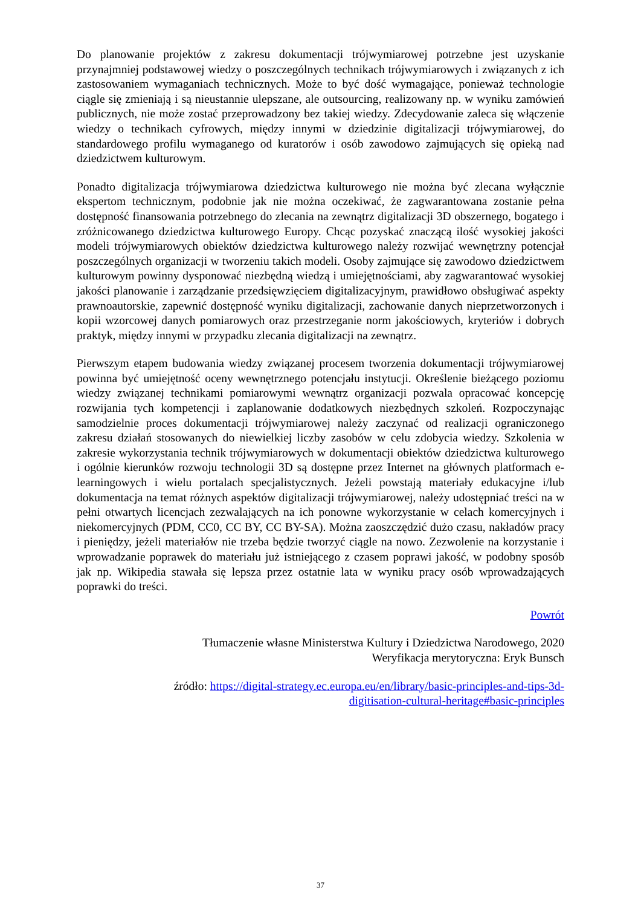Do planowanie projektów z zakresu dokumentacji trójwymiarowej potrzebne jest uzyskanie przynajmniej podstawowej wiedzy o poszczególnych technikach trójwymiarowych i związanych z ich zastosowaniem wymaganiach technicznych. Może to być dość wymagające, ponieważ technologie ciągle się zmieniają i są nieustannie ulepszane, ale outsourcing, realizowany np. w wyniku zamówień publicznych, nie może zostać przeprowadzony bez takiej wiedzy. Zdecydowanie zaleca się włączenie wiedzy o technikach cyfrowych, między innymi w dziedzinie digitalizacji trójwymiarowej, do standardowego profilu wymaganego od kuratorów i osób zawodowo zajmujących się opieką nad dziedzictwem kulturowym.
Ponadto digitalizacja trójwymiarowa dziedzictwa kulturowego nie można być zlecana wyłącznie ekspertom technicznym, podobnie jak nie można oczekiwać, że zagwarantowana zostanie pełna dostępność finansowania potrzebnego do zlecania na zewnątrz digitalizacji 3D obszernego, bogatego i zróżnicowanego dziedzictwa kulturowego Europy. Chcąc pozyskać znaczącą ilość wysokiej jakości modeli trójwymiarowych obiektów dziedzictwa kulturowego należy rozwijać wewnętrzny potencjał poszczególnych organizacji w tworzeniu takich modeli. Osoby zajmujące się zawodowo dziedzictwem kulturowym powinny dysponować niezbędną wiedzą i umiejętnościami, aby zagwarantować wysokiej jakości planowanie i zarządzanie przedsięwzięciem digitalizacyjnym, prawidłowo obsługiwać aspekty prawnoautorskie, zapewnić dostępność wyniku digitalizacji, zachowanie danych nieprzetworzonych i kopii wzorcowej danych pomiarowych oraz przestrzeganie norm jakościowych, kryteriów i dobrych praktyk, między innymi w przypadku zlecania digitalizacji na zewnątrz.
Pierwszym etapem budowania wiedzy związanej procesem tworzenia dokumentacji trójwymiarowej powinna być umiejętność oceny wewnętrznego potencjału instytucji. Określenie bieżącego poziomu wiedzy związanej technikami pomiarowymi wewnątrz organizacji pozwala opracować koncepcję rozwijania tych kompetencji i zaplanowanie dodatkowych niezbędnych szkoleń. Rozpoczynając samodzielnie proces dokumentacji trójwymiarowej należy zaczynać od realizacji ograniczonego zakresu działań stosowanych do niewielkiej liczby zasobów w celu zdobycia wiedzy. Szkolenia w zakresie wykorzystania technik trójwymiarowych w dokumentacji obiektów dziedzictwa kulturowego i ogólnie kierunków rozwoju technologii 3D są dostępne przez Internet na głównych platformach e-learningowych i wielu portalach specjalistycznych. Jeżeli powstają materiały edukacyjne i/lub dokumentacja na temat różnych aspektów digitalizacji trójwymiarowej, należy udostępniać treści na w pełni otwartych licencjach zezwalających na ich ponowne wykorzystanie w celach komercyjnych i niekomercyjnych (PDM, CC0, CC BY, CC BY-SA). Można zaoszczędzić dużo czasu, nakładów pracy i pieniędzy, jeżeli materiałów nie trzeba będzie tworzyć ciągle na nowo. Zezwolenie na korzystanie i wprowadzanie poprawek do materiału już istniejącego z czasem poprawi jakość, w podobny sposób jak np. Wikipedia stawała się lepsza przez ostatnie lata w wyniku pracy osób wprowadzających poprawki do treści.
Powrót
Tłumaczenie własne Ministerstwa Kultury i Dziedzictwa Narodowego, 2020
Weryfikacja merytoryczna: Eryk Bunsch
źródło: https://digital-strategy.ec.europa.eu/en/library/basic-principles-and-tips-3d-
digitisation-cultural-heritage#basic-principles
37